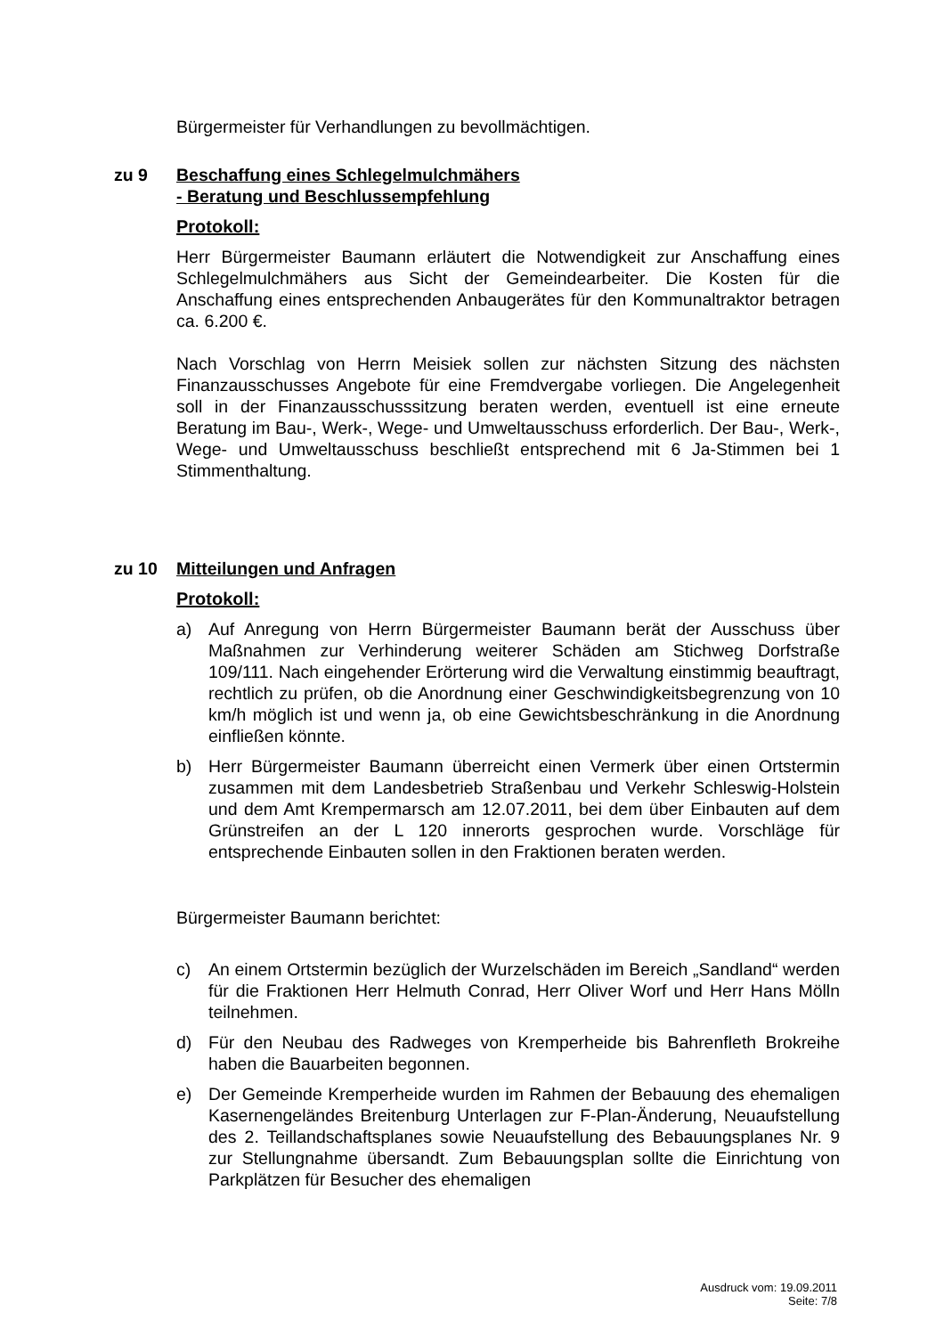Bürgermeister für Verhandlungen zu bevollmächtigen.
zu 9 Beschaffung eines Schlegelmulchmähers
- Beratung und Beschlussempfehlung
Protokoll:
Herr Bürgermeister Baumann erläutert die Notwendigkeit zur Anschaffung eines Schlegelmulchmähers aus Sicht der Gemeindearbeiter. Die Kosten für die Anschaffung eines entsprechenden Anbaugerätes für den Kommunaltraktor betragen ca. 6.200 €.
Nach Vorschlag von Herrn Meisiek sollen zur nächsten Sitzung des nächsten Finanzausschusses Angebote für eine Fremdvergabe vorliegen. Die Angelegenheit soll in der Finanzausschusssitzung beraten werden, eventuell ist eine erneute Beratung im Bau-, Werk-, Wege- und Umweltausschuss erforderlich. Der Bau-, Werk-, Wege- und Umweltausschuss beschließt entsprechend mit 6 Ja-Stimmen bei 1 Stimmenthaltung.
zu 10 Mitteilungen und Anfragen
Protokoll:
a) Auf Anregung von Herrn Bürgermeister Baumann berät der Ausschuss über Maßnahmen zur Verhinderung weiterer Schäden am Stichweg Dorfstraße 109/111. Nach eingehender Erörterung wird die Verwaltung einstimmig beauftragt, rechtlich zu prüfen, ob die Anordnung einer Geschwindigkeitsbegrenzung von 10 km/h möglich ist und wenn ja, ob eine Gewichtsbeschränkung in die Anordnung einfließen könnte.
b) Herr Bürgermeister Baumann überreicht einen Vermerk über einen Ortstermin zusammen mit dem Landesbetrieb Straßenbau und Verkehr Schleswig-Holstein und dem Amt Krempermarsch am 12.07.2011, bei dem über Einbauten auf dem Grünstreifen an der L 120 innerorts gesprochen wurde. Vorschläge für entsprechende Einbauten sollen in den Fraktionen beraten werden.
Bürgermeister Baumann berichtet:
c) An einem Ortstermin bezüglich der Wurzelschäden im Bereich „Sandland“ werden für die Fraktionen Herr Helmuth Conrad, Herr Oliver Worf und Herr Hans Mölln teilnehmen.
d) Für den Neubau des Radweges von Kremperheide bis Bahrenfleth Brokreihe haben die Bauarbeiten begonnen.
e) Der Gemeinde Kremperheide wurden im Rahmen der Bebauung des ehemaligen Kasernengeländes Breitenburg Unterlagen zur F-Plan-Änderung, Neuaufstellung des 2. Teillandschaftsplanes sowie Neuaufstellung des Bebauungsplanes Nr. 9 zur Stellungnahme übersandt. Zum Bebauungsplan sollte die Einrichtung von Parkplätzen für Besucher des ehemaligen
Ausdruck vom: 19.09.2011
Seite: 7/8